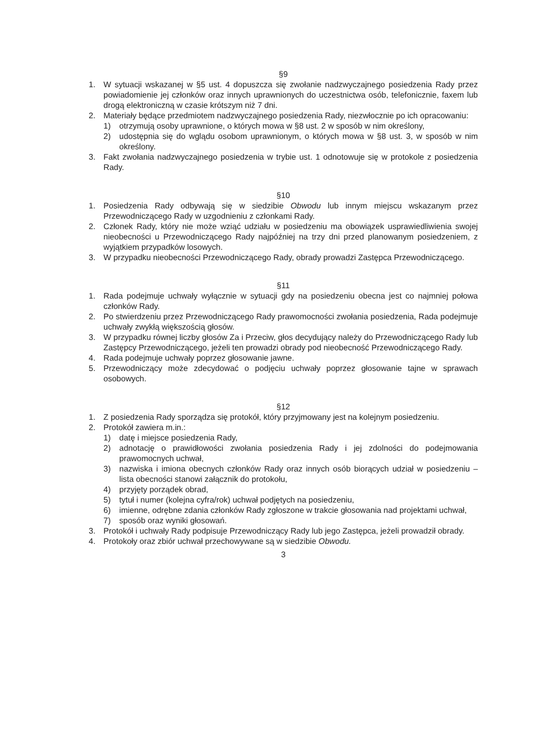§9
1. W sytuacji wskazanej w §5 ust. 4 dopuszcza się zwołanie nadzwyczajnego posiedzenia Rady przez powiadomienie jej członków oraz innych uprawnionych do uczestnictwa osób, telefonicznie, faxem lub drogą elektroniczną w czasie krótszym niż 7 dni.
2. Materiały będące przedmiotem nadzwyczajnego posiedzenia Rady, niezwłocznie po ich opracowaniu:
1) otrzymują osoby uprawnione, o których mowa w §8 ust. 2 w sposób w nim określony,
2) udostępnia się do wglądu osobom uprawnionym, o których mowa w §8 ust. 3, w sposób w nim określony.
3. Fakt zwołania nadzwyczajnego posiedzenia w trybie ust. 1 odnotowuje się w protokole z posiedzenia Rady.
§10
1. Posiedzenia Rady odbywają się w siedzibie Obwodu lub innym miejscu wskazanym przez Przewodniczącego Rady w uzgodnieniu z członkami Rady.
2. Członek Rady, który nie może wziąć udziału w posiedzeniu ma obowiązek usprawiedliwienia swojej nieobecności u Przewodniczącego Rady najpóźniej na trzy dni przed planowanym posiedzeniem, z wyjątkiem przypadków losowych.
3. W przypadku nieobecności Przewodniczącego Rady, obrady prowadzi Zastępca Przewodniczącego.
§11
1. Rada podejmuje uchwały wyłącznie w sytuacji gdy na posiedzeniu obecna jest co najmniej połowa członków Rady.
2. Po stwierdzeniu przez Przewodniczącego Rady prawomocności zwołania posiedzenia, Rada podejmuje uchwały zwykłą większością głosów.
3. W przypadku równej liczby głosów Za i Przeciw, głos decydujący należy do Przewodniczącego Rady lub Zastępcy Przewodniczącego, jeżeli ten prowadzi obrady pod nieobecność Przewodniczącego Rady.
4. Rada podejmuje uchwały poprzez głosowanie jawne.
5. Przewodniczący może zdecydować o podjęciu uchwały poprzez głosowanie tajne w sprawach osobowych.
§12
1. Z posiedzenia Rady sporządza się protokół, który przyjmowany jest na kolejnym posiedzeniu.
2. Protokół zawiera m.in.:
1) datę i miejsce posiedzenia Rady,
2) adnotację o prawidłowości zwołania posiedzenia Rady i jej zdolności do podejmowania prawomocnych uchwał,
3) nazwiska i imiona obecnych członków Rady oraz innych osób biorących udział w posiedzeniu – lista obecności stanowi załącznik do protokołu,
4) przyjęty porządek obrad,
5) tytuł i numer (kolejna cyfra/rok) uchwał podjętych na posiedzeniu,
6) imienne, odrębne zdania członków Rady zgłoszone w trakcie głosowania nad projektami uchwał,
7) sposób oraz wyniki głosowań.
3. Protokół i uchwały Rady podpisuje Przewodniczący Rady lub jego Zastępca, jeżeli prowadził obrady.
4. Protokoły oraz zbiór uchwał przechowywane są w siedzibie Obwodu.
3